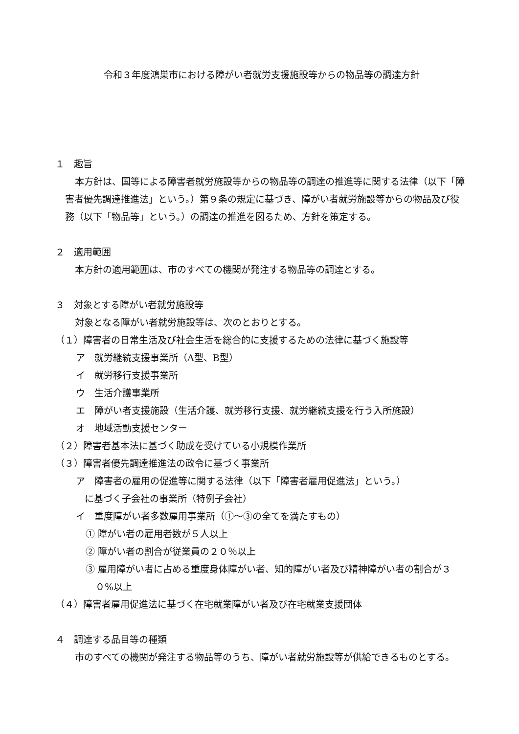令和３年度鴻巣市における障がい者就労支援施設等からの物品等の調達方針
１　趣旨
本方針は、国等による障害者就労施設等からの物品等の調達の推進等に関する法律（以下「障害者優先調達推進法」という。）第９条の規定に基づき、障がい者就労施設等からの物品及び役務（以下「物品等」という。）の調達の推進を図るため、方針を策定する。
２　適用範囲
本方針の適用範囲は、市のすべての機関が発注する物品等の調達とする。
３　対象とする障がい者就労施設等
対象となる障がい者就労施設等は、次のとおりとする。
（１）障害者の日常生活及び社会生活を総合的に支援するための法律に基づく施設等
ア　就労継続支援事業所（A型、B型）
イ　就労移行支援事業所
ウ　生活介護事業所
エ　障がい者支援施設（生活介護、就労移行支援、就労継続支援を行う入所施設）
オ　地域活動支援センター
（２）障害者基本法に基づく助成を受けている小規模作業所
（３）障害者優先調達推進法の政令に基づく事業所
ア　障害者の雇用の促進等に関する法律（以下「障害者雇用促進法」という。）
に基づく子会社の事業所（特例子会社）
イ　重度障がい者多数雇用事業所（①～③の全てを満たすもの）
① 障がい者の雇用者数が５人以上
② 障がい者の割合が従業員の２０％以上
③ 雇用障がい者に占める重度身体障がい者、知的障がい者及び精神障がい者の割合が３０%以上
（４）障害者雇用促進法に基づく在宅就業障がい者及び在宅就業支援団体
４　調達する品目等の種類
市のすべての機関が発注する物品等のうち、障がい者就労施設等が供給できるものとする。